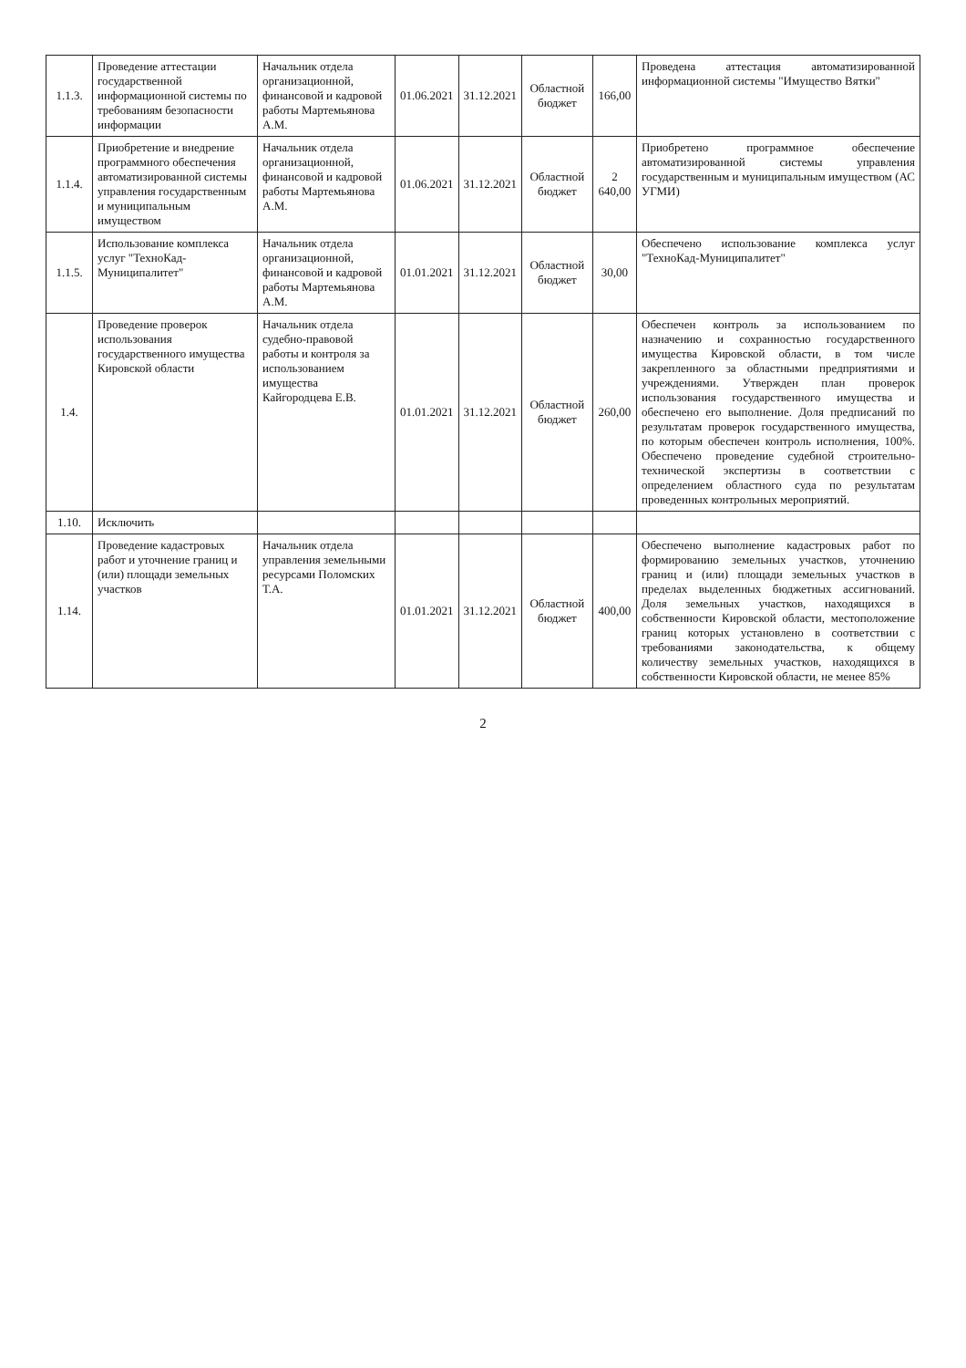| 1.1.3. | Проведение аттестации государственной информационной системы по требованиям безопасности информации | Начальник отдела организационной, финансовой и кадровой работы Мартемьянова А.М. | 01.06.2021 | 31.12.2021 | Областной бюджет | 166,00 | Проведена аттестация автоматизированной информационной системы "Имущество Вятки" |
| 1.1.4. | Приобретение и внедрение программного обеспечения автоматизированной системы управления государственным и муниципальным имуществом | Начальник отдела организационной, финансовой и кадровой работы Мартемьянова А.М. | 01.06.2021 | 31.12.2021 | Областной бюджет | 2 640,00 | Приобретено программное обеспечение автоматизированной системы управления государственным и муниципальным имуществом (АС УГМИ) |
| 1.1.5. | Использование комплекса услуг "ТехноКад-Муниципалитет" | Начальник отдела организационной, финансовой и кадровой работы Мартемьянова А.М. | 01.01.2021 | 31.12.2021 | Областной бюджет | 30,00 | Обеспечено использование комплекса услуг "ТехноКад-Муниципалитет" |
| 1.4. | Проведение проверок использования государственного имущества Кировской области | Начальник отдела судебно-правовой работы и контроля за использованием имущества Кайгородцева Е.В. | 01.01.2021 | 31.12.2021 | Областной бюджет | 260,00 | Обеспечен контроль за использованием по назначению и сохранностью государственного имущества Кировской области, в том числе закрепленного за областными предприятиями и учреждениями. Утвержден план проверок использования государственного имущества и обеспечено его выполнение. Доля предписаний по результатам проверок государственного имущества, по которым обеспечен контроль исполнения, 100%. Обеспечено проведение судебной строительно-технической экспертизы в соответствии с определением областного суда по результатам проведенных контрольных мероприятий. |
| 1.10. | Исключить | | | | | | |
| 1.14. | Проведение кадастровых работ и уточнение границ и (или) площади земельных участков | Начальник отдела управления земельными ресурсами Поломских Т.А. | 01.01.2021 | 31.12.2021 | Областной бюджет | 400,00 | Обеспечено выполнение кадастровых работ по формированию земельных участков, уточнению границ и (или) площади земельных участков в пределах выделенных бюджетных ассигнований. Доля земельных участков, находящихся в собственности Кировской области, местоположение границ которых установлено в соответствии с требованиями законодательства, к общему количеству земельных участков, находящихся в собственности Кировской области, не менее 85% |
2